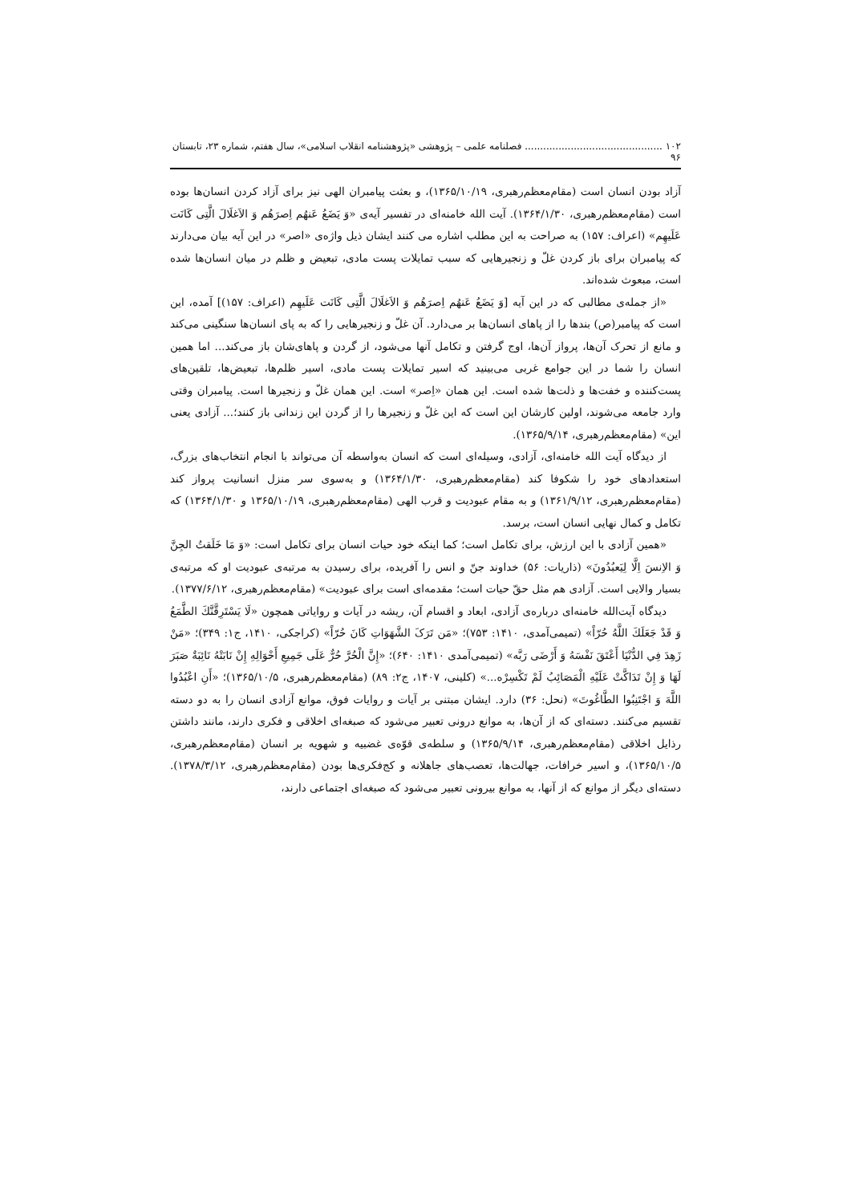۱۰۲ ............................................. فصلنامه علمی – پژوهشی «پژوهشنامه انقلاب اسلامی»، سال هفتم، شماره ۲۳، تابستان ۹۶
آزاد بودن انسان است (مقام‌معظم‌رهبری، ۱۳۶۵/۱۰/۱۹)، و بعثت پیامبران الهی نیز برای آزاد کردن انسان‌ها بوده است (مقام‌معظم‌رهبری، ۱۳۶۴/۱/۳۰). آیت الله خامنه‌ای در تفسیر آیه‌ی «وَ یَضَعُ عَنهُم اِصرَهُم وَ الاَغلَالَ الَّتِی کَانَت عَلَیهِم» (اعراف: ۱۵۷) به صراحت به این مطلب اشاره می کنند ایشان ذیل واژه‌ی «اصر» در این آیه بیان می‌دارند که پیامبران برای باز کردن غلّ و زنجیرهایی که سبب تمایلات پست مادی، تبعیض و ظلم در میان انسان‌ها شده است، مبعوث شده‌اند.
«از جمله‌ی مطالبی که در این آیه [وَ یَضَعُ عَنهُم اِصرَهُم وَ الاَغلَالَ الَّتِی کَانَت عَلَیهِم (اعراف: ۱۵۷)] آمده، این است که پیامبر(ص) بندها را از پاهای انسان‌ها بر می‌دارد. آن غلّ و زنجیرهایی را که به پای انسان‌ها سنگینی می‌کند و مانع از تحرک آن‌ها، پرواز آن‌ها، اوج گرفتن و تکامل آنها می‌شود، از گردن و پاهای‌شان باز می‌کند... اما همین انسان را شما در این جوامع غربی می‌بینید که اسیر تمایلات پست مادی، اسیر ظلم‌ها، تبعیض‌ها، تلقین‌های پست‌کننده و خفت‌ها و ذلت‌ها شده است. این همان «اِصر» است. این همان غلّ و زنجیرها است. پیامبران وقتی وارد جامعه می‌شوند، اولین کارشان این است که این غلّ و زنجیرها را از گردن این زندانی باز کنند؛... آزادی یعنی این» (مقام‌معظم‌رهبری، ۱۳۶۵/۹/۱۴).
از دیدگاه آیت الله خامنه‌ای، آزادی، وسیله‌ای است که انسان به‌واسطه آن می‌تواند با انجام انتخاب‌های بزرگ، استعدادهای خود را شکوفا کند (مقام‌معظم‌رهبری، ۱۳۶۴/۱/۳۰) و به‌سوی سر منزل انسانیت پرواز کند (مقام‌معظم‌رهبری، ۱۳۶۱/۹/۱۲) و به مقام عبودیت و قرب الهی (مقام‌معظم‌رهبری، ۱۳۶۵/۱۰/۱۹ و ۱۳۶۴/۱/۳۰) که تکامل و کمال نهایی انسان است، برسد.
«همین آزادی با این ارزش، برای تکامل است؛ کما اینکه خود حیات انسان برای تکامل است: «وَ مَا خَلَقتُ الجِنَّ وَ الاِنسَ اِلَّا لِیَعبُدُونَ» (ذاریات: ۵۶) خداوند جنّ و انس را آفریده، برای رسیدن به مرتبه‌ی عبودیت او که مرتبه‌ی بسیار والایی است. آزادی هم مثل حقّ حیات است؛ مقدمه‌ای است برای عبودیت» (مقام‌معظم‌رهبری، ۱۳۷۷/۶/۱۲).
دیدگاه آیت‌الله خامنه‌ای درباره‌ی آزادی، ابعاد و اقسام آن، ریشه در آیات و روایاتی همچون «لَا یَسْتَرِقَّنَّكَ الطَّمَعُ وَ قَدْ جَعَلَكَ اللَّهُ حُرّاً» (تمیمی‌آمدی، ۱۴۱۰: ۷۵۳)؛ «مَن تَرَکَ الشَّهَوَاتِ کَانَ حُرّاً» (کراجکی، ۱۴۱۰، ج۱: ۳۴۹)؛ «مَنْ زَهِدَ فِي الدُّنْيَا أَعْتَقَ نَفْسَهُ وَ أَرْضَى رَبَّه» (تمیمی‌آمدی ۱۴۱۰: ۶۴۰)؛ «إِنَّ الْحُرَّ حُرٌّ عَلَى جَمِيعِ أَحْوَالِهِ إِنْ نَابَتْهُ نَائِبَةٌ صَبَرَ لَهَا وَ إِنْ تَدَاكَّتْ عَلَيْهِ الْمَصَائِبُ لَمْ تَكْسِرْه...» (کلینی، ۱۴۰۷، ج۲: ۸۹) (مقام‌معظم‌رهبری، ۱۳۶۵/۱۰/۵)؛ «أَنِ اعْبُدُوا اللَّهَ وَ اجْتَنِبُوا الطَّاغُوتَ» (نحل: ۳۶) دارد. ایشان مبتنی بر آیات و روایات فوق، موانع آزادی انسان را به دو دسته تقسیم می‌کنند. دسته‌ای که از آن‌ها، به موانع درونی تعبیر می‌شود که صبغه‌ای اخلاقی و فکری دارند، مانند داشتن رذایل اخلاقی (مقام‌معظم‌رهبری، ۱۳۶۵/۹/۱۴) و سلطه‌ی قوّه‌ی غضبیه و شهویه بر انسان (مقام‌معظم‌رهبری، ۱۳۶۵/۱۰/۵)، و اسیر خرافات، جهالت‌ها، تعصب‌های جاهلانه و کج‌فکری‌ها بودن (مقام‌معظم‌رهبری، ۱۳۷۸/۳/۱۲). دسته‌ای دیگر از موانع که از آنها، به موانع بیرونی تعبیر می‌شود که صبغه‌ای اجتماعی دارند،